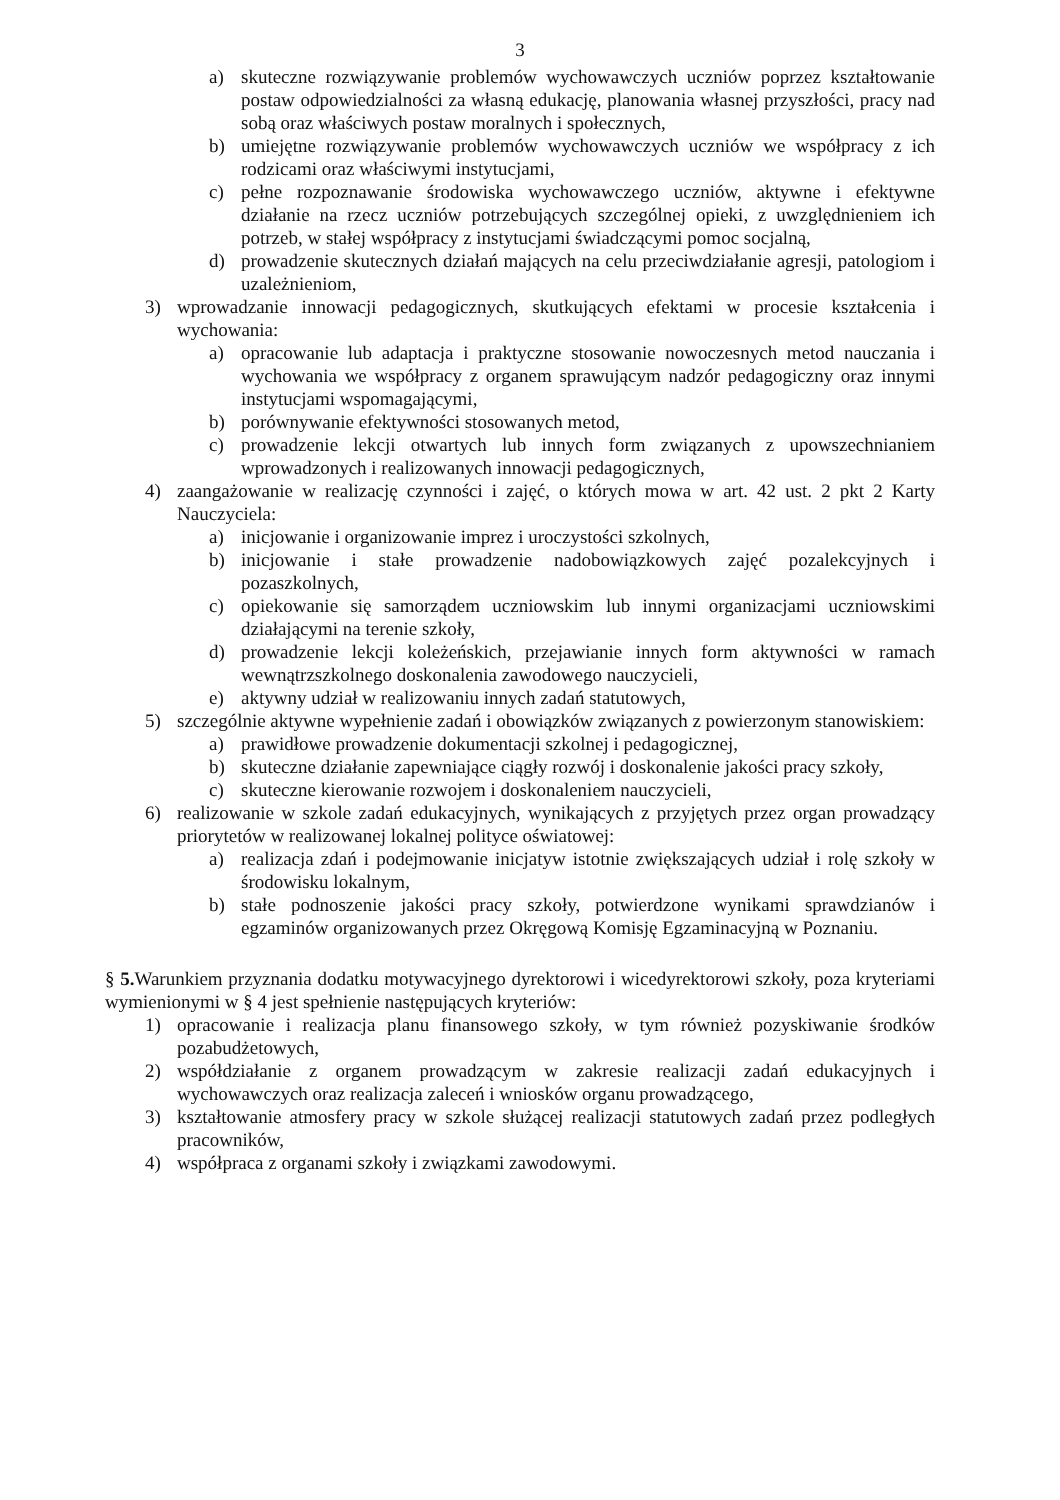3
a) skuteczne rozwiązywanie problemów wychowawczych uczniów poprzez kształtowanie postaw odpowiedzialności za własną edukację, planowania własnej przyszłości, pracy nad sobą oraz właściwych postaw moralnych i społecznych,
b) umiejętne rozwiązywanie problemów wychowawczych uczniów we współpracy z ich rodzicami oraz właściwymi instytucjami,
c) pełne rozpoznawanie środowiska wychowawczego uczniów, aktywne i efektywne działanie na rzecz uczniów potrzebujących szczególnej opieki, z uwzględnieniem ich potrzeb, w stałej współpracy z instytucjami świadczącymi pomoc socjalną,
d) prowadzenie skutecznych działań mających na celu przeciwdziałanie agresji, patologiom i uzależnieniom,
3) wprowadzanie innowacji pedagogicznych, skutkujących efektami w procesie kształcenia i wychowania:
a) opracowanie lub adaptacja i praktyczne stosowanie nowoczesnych metod nauczania i wychowania we współpracy z organem sprawującym nadzór pedagogiczny oraz innymi instytucjami wspomagającymi,
b) porównywanie efektywności stosowanych metod,
c) prowadzenie lekcji otwartych lub innych form związanych z upowszechnianiem wprowadzonych i realizowanych innowacji pedagogicznych,
4) zaangażowanie w realizację czynności i zajęć, o których mowa w art. 42 ust. 2 pkt 2 Karty Nauczyciela:
a) inicjowanie i organizowanie imprez i uroczystości szkolnych,
b) inicjowanie i stałe prowadzenie nadobowiązkowych zajęć pozalekcyjnych i pozaszkolnych,
c) opiekowanie się samorządem uczniowskim lub innymi organizacjami uczniowskimi działającymi na terenie szkoły,
d) prowadzenie lekcji koleżeńskich, przejawianie innych form aktywności w ramach wewnątrzszkolnego doskonalenia zawodowego nauczycieli,
e) aktywny udział w realizowaniu innych zadań statutowych,
5) szczególnie aktywne wypełnienie zadań i obowiązków związanych z powierzonym stanowiskiem:
a) prawidłowe prowadzenie dokumentacji szkolnej i pedagogicznej,
b) skuteczne działanie zapewniające ciągły rozwój i doskonalenie jakości pracy szkoły,
c) skuteczne kierowanie rozwojem i doskonaleniem nauczycieli,
6) realizowanie w szkole zadań edukacyjnych, wynikających z przyjętych przez organ prowadzący priorytetów w realizowanej lokalnej polityce oświatowej:
a) realizacja zdań i podejmowanie inicjatyw istotnie zwiększających udział i rolę szkoły w środowisku lokalnym,
b) stałe podnoszenie jakości pracy szkoły, potwierdzone wynikami sprawdzianów i egzaminów organizowanych przez Okręgową Komisję Egzaminacyjną w Poznaniu.
§ 5. Warunkiem przyznania dodatku motywacyjnego dyrektorowi i wicedyrektorowi szkoły, poza kryteriami wymienionymi w § 4 jest spełnienie następujących kryteriów:
1) opracowanie i realizacja planu finansowego szkoły, w tym również pozyskiwanie środków pozabudżetowych,
2) współdziałanie z organem prowadzącym w zakresie realizacji zadań edukacyjnych i wychowawczych oraz realizacja zaleceń i wniosków organu prowadzącego,
3) kształtowanie atmosfery pracy w szkole służącej realizacji statutowych zadań przez podległych pracowników,
4) współpraca z organami szkoły i związkami zawodowymi.